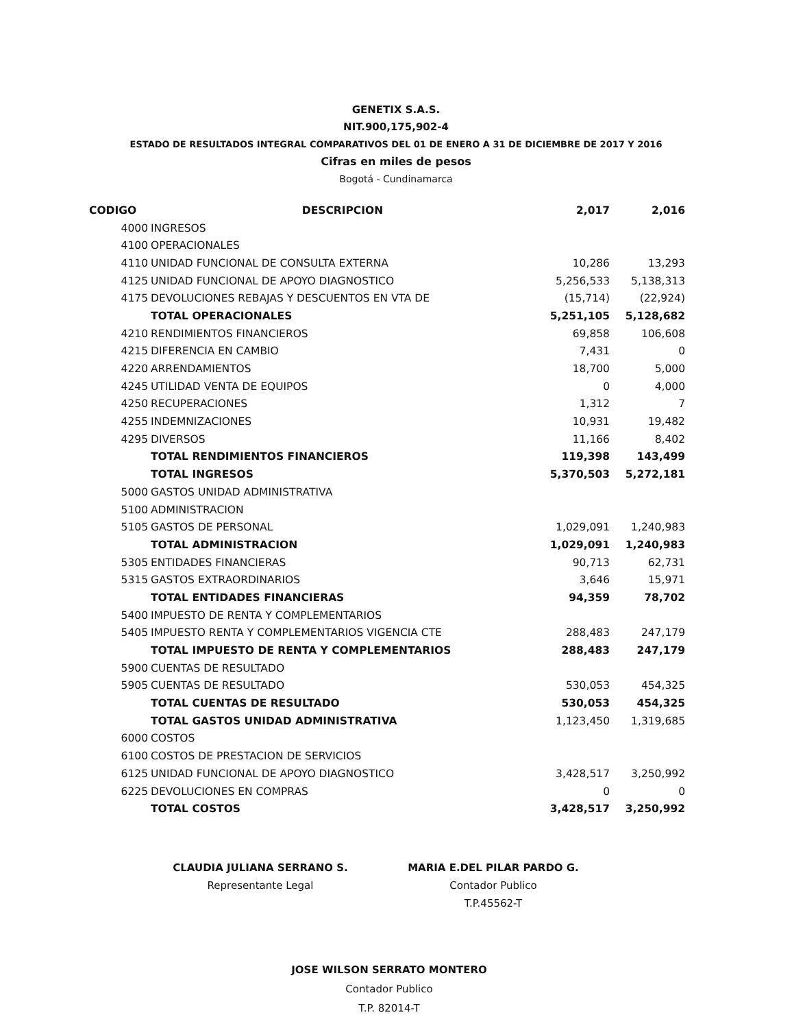GENETIX S.A.S.
NIT.900,175,902-4
ESTADO DE RESULTADOS INTEGRAL COMPARATIVOS DEL 01 DE ENERO A 31 DE DICIEMBRE DE 2017 Y 2016
Cifras en miles de pesos
Bogotá - Cundinamarca
| CODIGO | | DESCRIPCION | 2,017 | 2,016 |
| --- | --- | --- | --- | --- |
| | 4000 | INGRESOS | | |
| | 4100 | OPERACIONALES | | |
| | 4110 | UNIDAD FUNCIONAL DE CONSULTA EXTERNA | 10,286 | 13,293 |
| | 4125 | UNIDAD FUNCIONAL DE APOYO DIAGNOSTICO | 5,256,533 | 5,138,313 |
| | 4175 | DEVOLUCIONES REBAJAS Y DESCUENTOS EN VTA DE | (15,714) | (22,924) |
| | | TOTAL OPERACIONALES | 5,251,105 | 5,128,682 |
| | 4210 | RENDIMIENTOS FINANCIEROS | 69,858 | 106,608 |
| | 4215 | DIFERENCIA EN CAMBIO | 7,431 | 0 |
| | 4220 | ARRENDAMIENTOS | 18,700 | 5,000 |
| | 4245 | UTILIDAD VENTA DE EQUIPOS | 0 | 4,000 |
| | 4250 | RECUPERACIONES | 1,312 | 7 |
| | 4255 | INDEMNIZACIONES | 10,931 | 19,482 |
| | 4295 | DIVERSOS | 11,166 | 8,402 |
| | | TOTAL RENDIMIENTOS FINANCIEROS | 119,398 | 143,499 |
| | | TOTAL INGRESOS | 5,370,503 | 5,272,181 |
| | 5000 | GASTOS UNIDAD ADMINISTRATIVA | | |
| | 5100 | ADMINISTRACION | | |
| | 5105 | GASTOS DE PERSONAL | 1,029,091 | 1,240,983 |
| | | TOTAL ADMINISTRACION | 1,029,091 | 1,240,983 |
| | 5305 | ENTIDADES FINANCIERAS | 90,713 | 62,731 |
| | 5315 | GASTOS EXTRAORDINARIOS | 3,646 | 15,971 |
| | | TOTAL ENTIDADES FINANCIERAS | 94,359 | 78,702 |
| | 5400 | IMPUESTO DE RENTA Y COMPLEMENTARIOS | | |
| | 5405 | IMPUESTO RENTA Y COMPLEMENTARIOS VIGENCIA CTE | 288,483 | 247,179 |
| | | TOTAL IMPUESTO DE RENTA Y COMPLEMENTARIOS | 288,483 | 247,179 |
| | 5900 | CUENTAS DE RESULTADO | | |
| | 5905 | CUENTAS DE RESULTADO | 530,053 | 454,325 |
| | | TOTAL CUENTAS DE RESULTADO | 530,053 | 454,325 |
| | | TOTAL GASTOS UNIDAD ADMINISTRATIVA | 1,123,450 | 1,319,685 |
| | 6000 | COSTOS | | |
| | 6100 | COSTOS DE PRESTACION DE SERVICIOS | | |
| | 6125 | UNIDAD FUNCIONAL DE APOYO DIAGNOSTICO | 3,428,517 | 3,250,992 |
| | 6225 | DEVOLUCIONES EN COMPRAS | 0 | 0 |
| | | TOTAL COSTOS | 3,428,517 | 3,250,992 |
CLAUDIA JULIANA SERRANO S.
Representante Legal
MARIA E.DEL PILAR PARDO G.
Contador Publico
T.P.45562-T
JOSE WILSON SERRATO MONTERO
Contador Publico
T.P. 82014-T